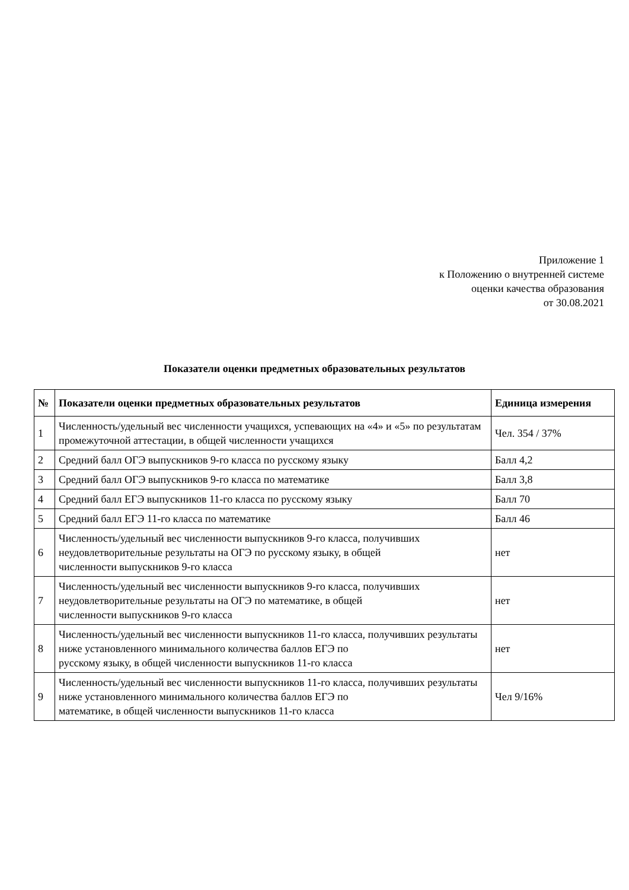Приложение 1
к Положению о внутренней системе
оценки качества образования
от 30.08.2021
Показатели оценки предметных образовательных результатов
| № | Показатели оценки предметных образовательных результатов | Единица измерения |
| --- | --- | --- |
| 1 | Численность/удельный вес численности учащихся, успевающих на «4» и «5» по результатам промежуточной аттестации, в общей численности учащихся | Чел. 354 / 37% |
| 2 | Средний балл ОГЭ выпускников 9-го класса по русскому языку | Балл 4,2 |
| 3 | Средний балл ОГЭ выпускников 9-го класса по математике | Балл 3,8 |
| 4 | Средний балл ЕГЭ выпускников 11-го класса по русскому языку | Балл 70 |
| 5 | Средний балл ЕГЭ 11-го класса по математике | Балл 46 |
| 6 | Численность/удельный вес численности выпускников 9-го класса, получивших неудовлетворительные результаты на ОГЭ по русскому языку, в общей численности выпускников 9-го класса | нет |
| 7 | Численность/удельный вес численности выпускников 9-го класса, получивших неудовлетворительные результаты на ОГЭ по математике, в общей численности выпускников 9-го класса | нет |
| 8 | Численность/удельный вес численности выпускников 11-го класса, получивших результаты ниже установленного минимального количества баллов ЕГЭ по русскому языку, в общей численности выпускников 11-го класса | нет |
| 9 | Численность/удельный вес численности выпускников 11-го класса, получивших результаты ниже установленного минимального количества баллов ЕГЭ по математике, в общей численности выпускников 11-го класса | Чел 9/16% |